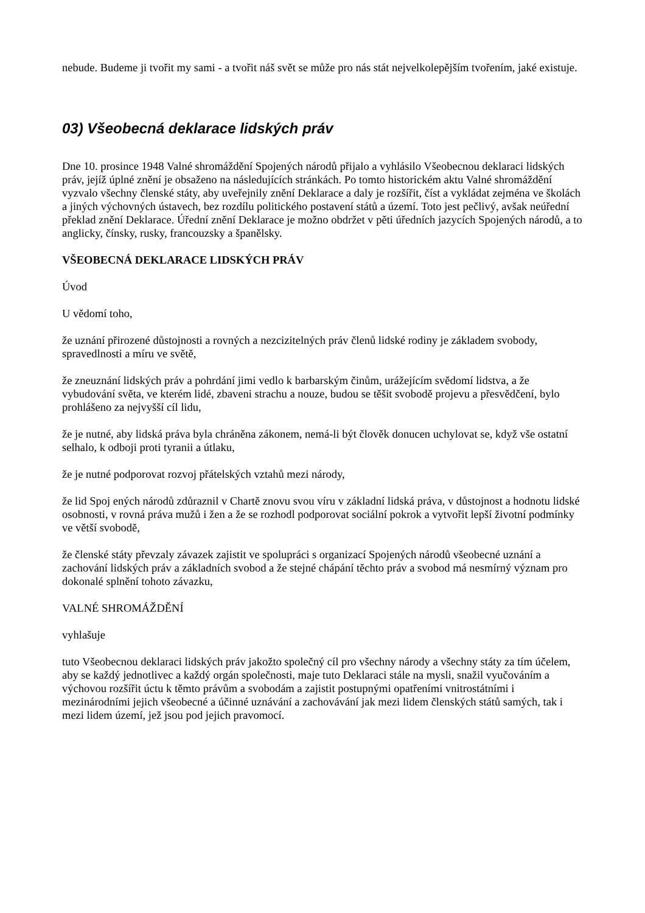nebude. Budeme ji tvořit my sami - a tvořit náš svět se může pro nás stát nejvelkolepějším tvořením, jaké existuje.
03) Všeobecná deklarace lidských práv
Dne 10. prosince 1948 Valné shromáždění Spojených národů přijalo a vyhlásilo Všeobecnou deklaraci lidských práv, jejíž úplné znění je obsaženo na následujících stránkách. Po tomto historickém aktu Valné shromáždění vyzvalo všechny členské státy, aby uveřejnily znění Deklarace a daly je rozšířit, číst a vykládat zejména ve školách a jiných výchovných ústavech, bez rozdílu politického postavení států a území. Toto jest pečlivý, avšak neúřední překlad znění Deklarace. Úřední znění Deklarace je možno obdržet v pěti úředních jazycích Spojených národů, a to anglicky, čínsky, rusky, francouzsky a španělsky.
VŠEOBECNÁ DEKLARACE LIDSKÝCH PRÁV
Úvod
U vědomí toho,
že uznání přirozené důstojnosti a rovných a nezcizitelných práv členů lidské rodiny je základem svobody, spravedlnosti a míru ve světě,
že zneuznání lidských práv a pohrdání jimi vedlo k barbarským činům, urážejícím svědomí lidstva, a že vybudování světa, ve kterém lidé, zbaveni strachu a nouze, budou se těšit svobodě projevu a přesvědčení, bylo prohlášeno za nejvyšší cíl lidu,
že je nutné, aby lidská práva byla chráněna zákonem, nemá-li být člověk donucen uchylovat se, když vše ostatní selhalo, k odboji proti tyranii a útlaku,
že je nutné podporovat rozvoj přátelských vztahů mezi národy,
že lid Spoj ených národů zdůraznil v Chartě znovu svou víru v základní lidská práva, v důstojnost a hodnotu lidské osobnosti, v rovná práva mužů i žen a že se rozhodl podporovat sociální pokrok a vytvořit lepší životní podmínky ve větší svobodě,
že členské státy převzaly závazek zajistit ve spolupráci s organizací Spojených národů všeobecné uznání a zachování lidských práv a základních svobod a že stejné chápání těchto práv a svobod má nesmírný význam pro dokonalé splnění tohoto závazku,
VALNÉ SHROMÁŽDĚNÍ
vyhlašuje
tuto Všeobecnou deklaraci lidských práv jakožto společný cíl pro všechny národy a všechny státy za tím účelem, aby se každý jednotlivec a každý orgán společnosti, maje tuto Deklaraci stále na mysli, snažil vyučováním a výchovou rozšířit úctu k těmto právům a svobodám a zajistit postupnými opatřeními vnitrostátními i mezinárodními jejich všeobecné a účinné uznávání a zachovávání jak mezi lidem členských států samých, tak i mezi lidem území, jež jsou pod jejich pravomocí.